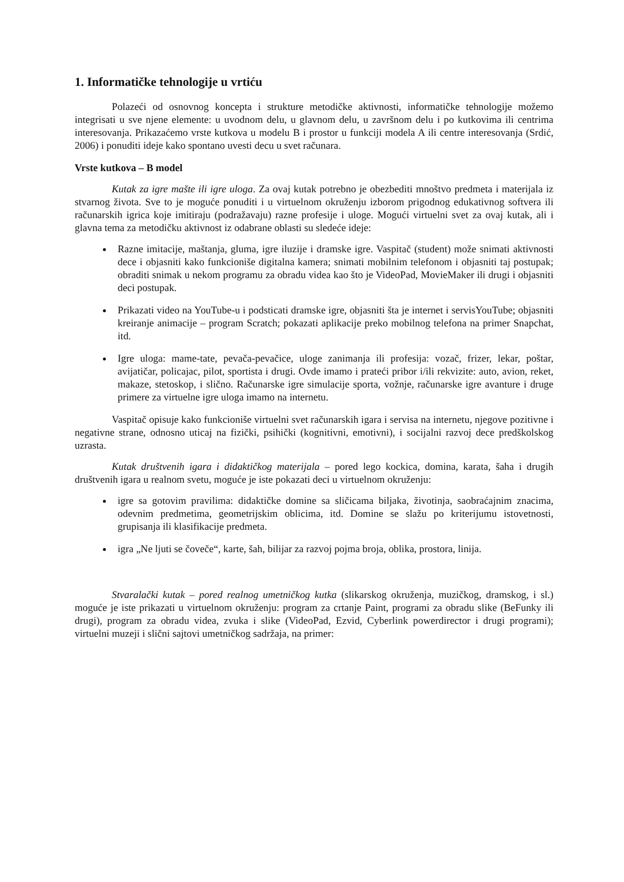1. Informatičke tehnologije u vrtiću
Polazeći od osnovnog koncepta i strukture metodičke aktivnosti, informatičke tehnologije možemo integrisati u sve njene elemente: u uvodnom delu, u glavnom delu, u završnom delu i po kutkovima ili centrima interesovanja. Prikazaćemo vrste kutkova u modelu B i prostor u funkciji modela A ili centre interesovanja (Srdić, 2006) i ponuditi ideje kako spontano uvesti decu u svet računara.
Vrste kutkova – B model
Kutak za igre mašte ili igre uloga. Za ovaj kutak potrebno je obezbediti mnoštvo predmeta i materijala iz stvarnog života. Sve to je moguće ponuditi i u virtuelnom okruženju izborom prigodnog edukativnog softvera ili računarskih igrica koje imitiraju (podražavaju) razne profesije i uloge. Mogući virtuelni svet za ovaj kutak, ali i glavna tema za metodičku aktivnost iz odabrane oblasti su sledeće ideje:
Razne imitacije, maštanja, gluma, igre iluzije i dramske igre. Vaspitač (student) može snimati aktivnosti dece i objasniti kako funkcioniše digitalna kamera; snimati mobilnim telefonom i objasniti taj postupak; obraditi snimak u nekom programu za obradu videa kao što je VideoPad, MovieMaker ili drugi i objasniti deci postupak.
Prikazati video na YouTube-u i podsticati dramske igre, objasniti šta je internet i servisYouTube; objasniti kreiranje animacije – program Scratch; pokazati aplikacije preko mobilnog telefona na primer Snapchat, itd.
Igre uloga: mame-tate, pevača-pevačice, uloge zanimanja ili profesija: vozač, frizer, lekar, poštar, avijatičar, policajac, pilot, sportista i drugi. Ovde imamo i prateći pribor i/ili rekvizite: auto, avion, reket, makaze, stetoskop, i slično. Računarske igre simulacije sporta, vožnje, računarske igre avanture i druge primere za virtuelne igre uloga imamo na internetu.
Vaspitač opisuje kako funkcioniše virtuelni svet računarskih igara i servisa na internetu, njegove pozitivne i negativne strane, odnosno uticaj na fizički, psihički (kognitivni, emotivni), i socijalni razvoj dece predškolskog uzrasta.
Kutak društvenih igara i didaktičkog materijala – pored lego kockica, domina, karata, šaha i drugih društvenih igara u realnom svetu, moguće je iste pokazati deci u virtuelnom okruženju:
igre sa gotovim pravilima: didaktičke domine sa sličicama biljaka, životinja, saobraćajnim znacima, odevnim predmetima, geometrijskim oblicima, itd. Domine se slažu po kriterijumu istovetnosti, grupisanja ili klasifikacije predmeta.
igra „Ne ljuti se čoveče“, karte, šah, bilijar za razvoj pojma broja, oblika, prostora, linija.
Stvaralački kutak – pored realnog umetničkog kutka (slikarskog okruženja, muzičkog, dramskog, i sl.) moguće je iste prikazati u virtuelnom okruženju: program za crtanje Paint, programi za obradu slike (BeFunky ili drugi), program za obradu videa, zvuka i slike (VideoPad, Ezvid, Cyberlink powerdirector i drugi programi); virtuelni muzeji i slični sajtovi umetničkog sadržaja, na primer: